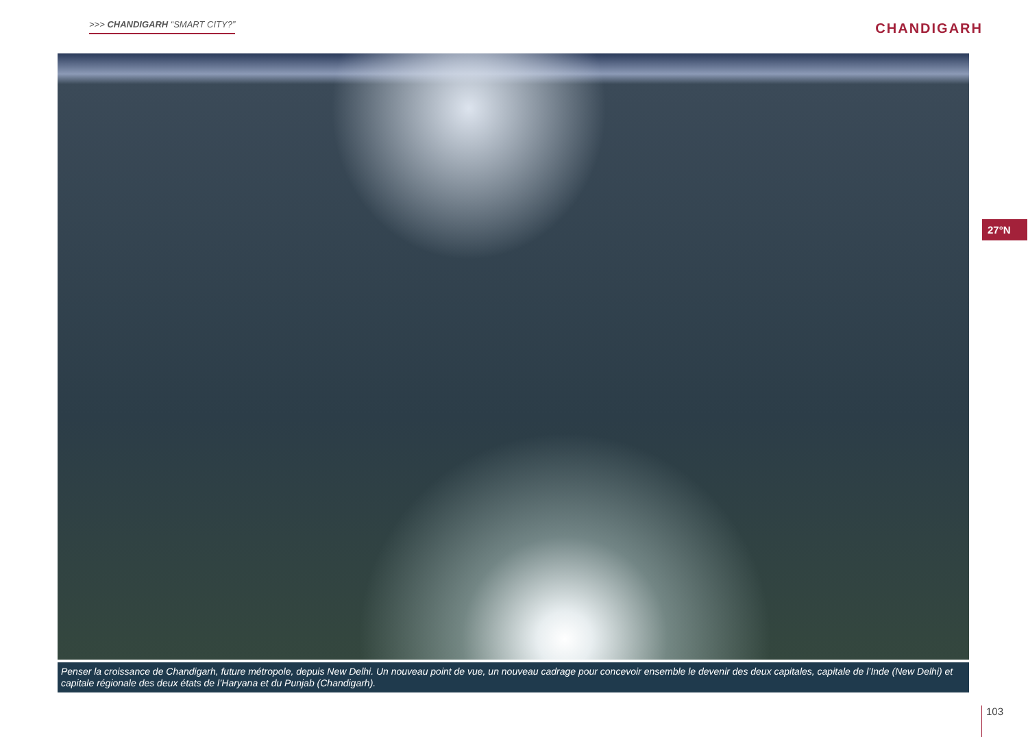>>> CHANDIGARH “SMART CITY?”
CHANDIGARH
Penser la croissance de Chandigarh, future métropole, depuis New Delhi. Un nouveau point de vue, un nouveau cadrage pour concevoir ensemble le devenir des deux capitales, capitale de l’Inde (New Delhi) et capitale régionale des deux états de l’Haryana et du Punjab (Chandigarh).
27°N
103